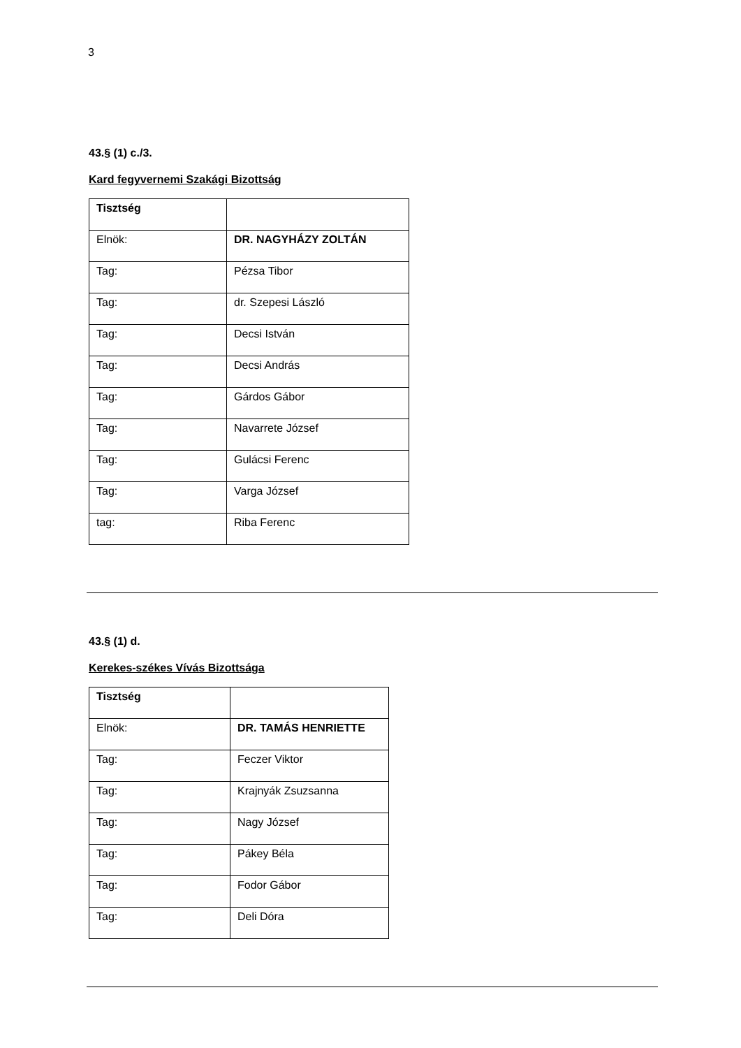3
43.§ (1) c./3.
Kard fegyvernemi Szakági Bizottság
| Tisztség | |
| Elnök: | DR. NAGYHÁZY ZOLTÁN |
| Tag: | Pézsa Tibor |
| Tag: | dr. Szepesi László |
| Tag: | Decsi István |
| Tag: | Decsi András |
| Tag: | Gárdos Gábor |
| Tag: | Navarrete József |
| Tag: | Gulácsi Ferenc |
| Tag: | Varga József |
| tag: | Riba Ferenc |
43.§ (1) d.
Kerekes-székes Vívás Bizottsága
| Tisztség | |
| Elnök: | DR. TAMÁS HENRIETTE |
| Tag: | Feczer Viktor |
| Tag: | Krajnyák Zsuzsanna |
| Tag: | Nagy József |
| Tag: | Pákey Béla |
| Tag: | Fodor Gábor |
| Tag: | Deli Dóra |